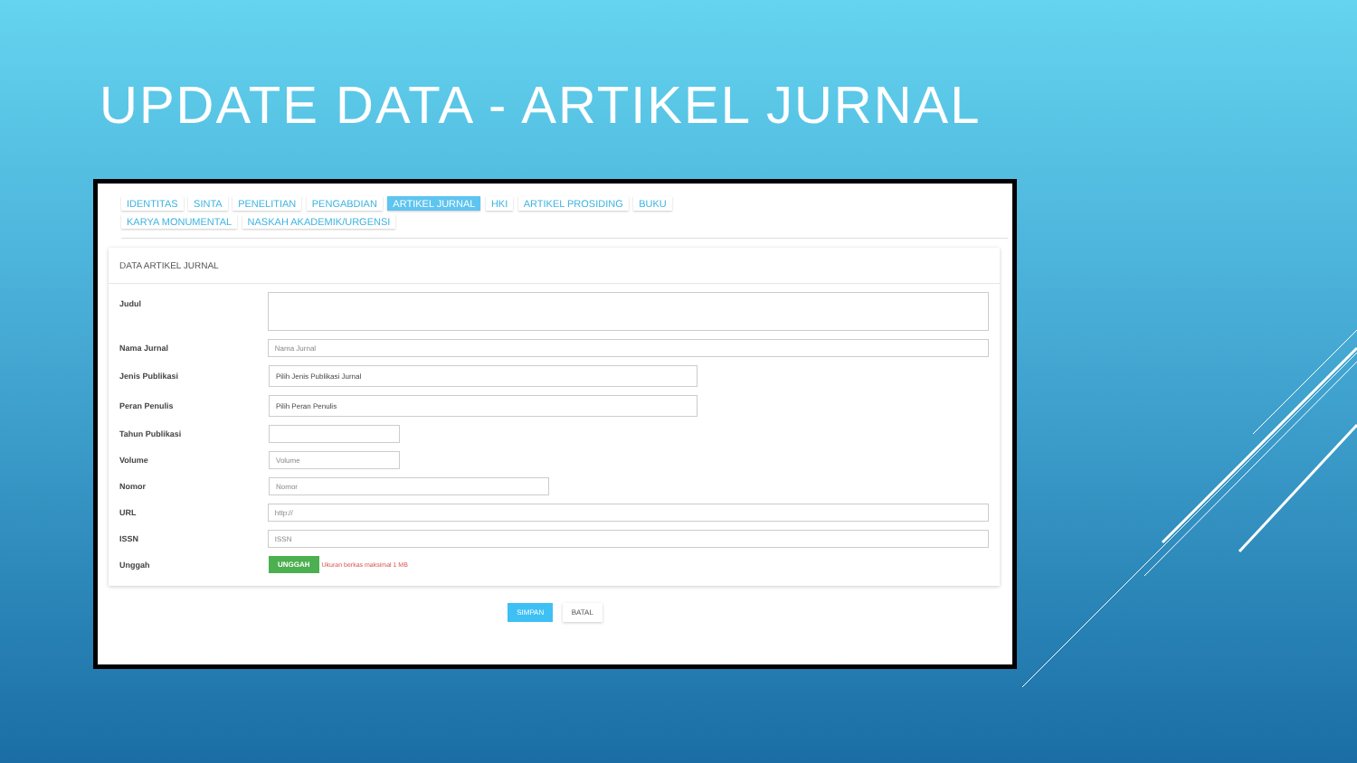UPDATE DATA - ARTIKEL JURNAL
IDENTITAS SINTA PENELITIAN PENGABDIAN ARTIKEL JURNAL HKI ARTIKEL PROSIDING BUKU
KARYA MONUMENTAL NASKAH AKADEMIK/URGENSI
DATA ARTIKEL JURNAL
Judul
Nama Jurnal
Nama Jurnal
Jenis Publikasi
Pilih Jenis Publikasi Jurnal
Peran Penulis
Pilih Peran Penulis
Tahun Publikasi
Volume
Volume
Nomor
Nomor
URL
http://
ISSN
ISSN
Unggah UNGGAH Ukuran berkas maksimal 1 MB
SIMPAN BATAL